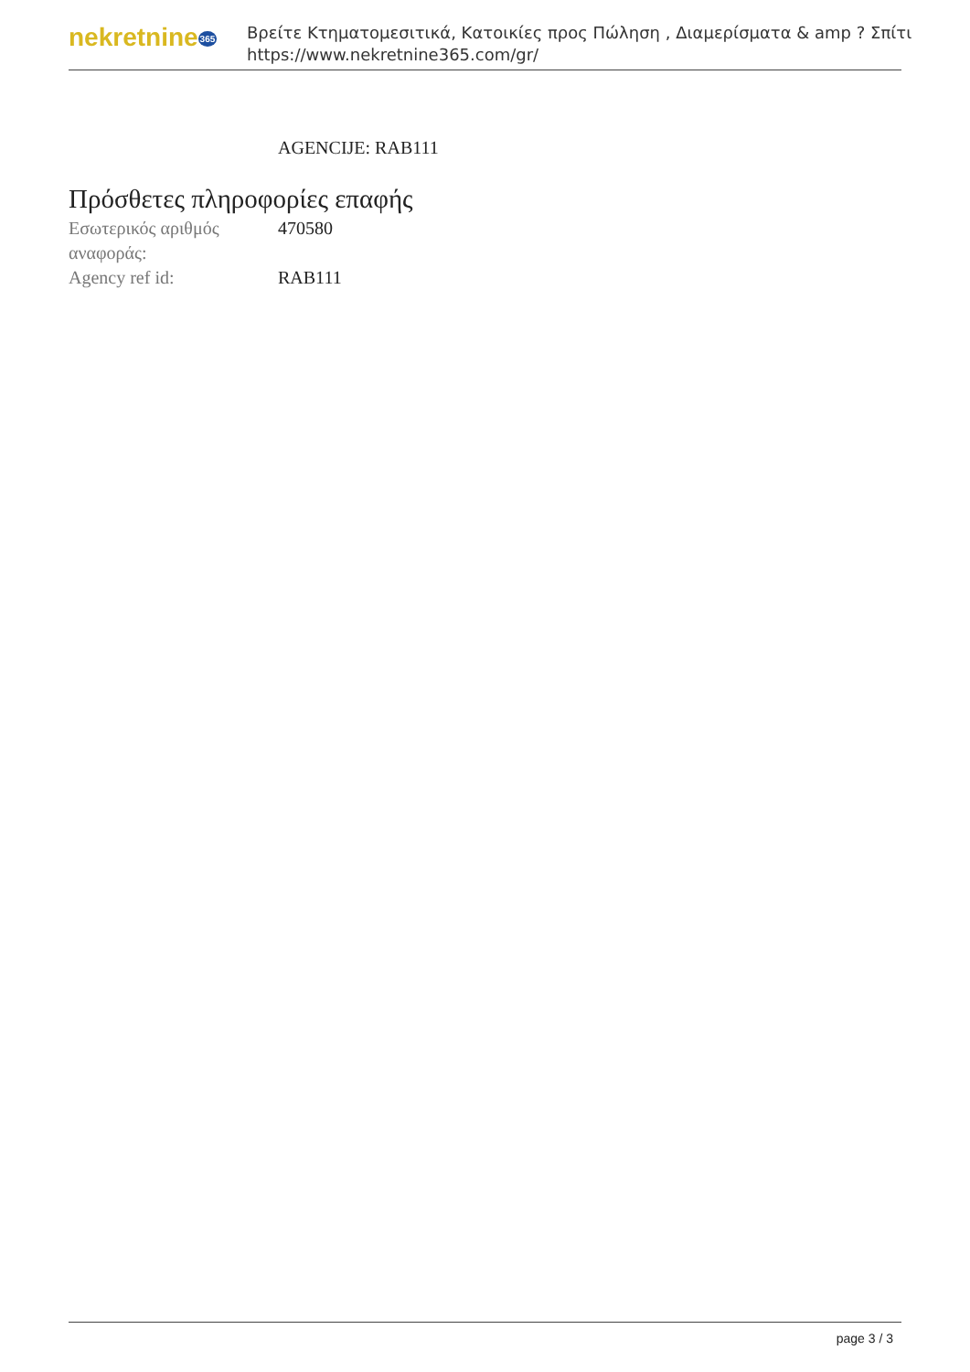nekretnine365
Βρείτε Κτηματομεσιτικά, Κατοικίες προς Πώληση , Διαμερίσματα & amp ? Σπίτι
https://www.nekretnine365.com/gr/
AGENCIJE: RAB111
Πρόσθετες πληροφορίες επαφής
| Εσωτερικός αριθμός αναφοράς: | 470580 |
| Agency ref id: | RAB111 |
page 3 / 3